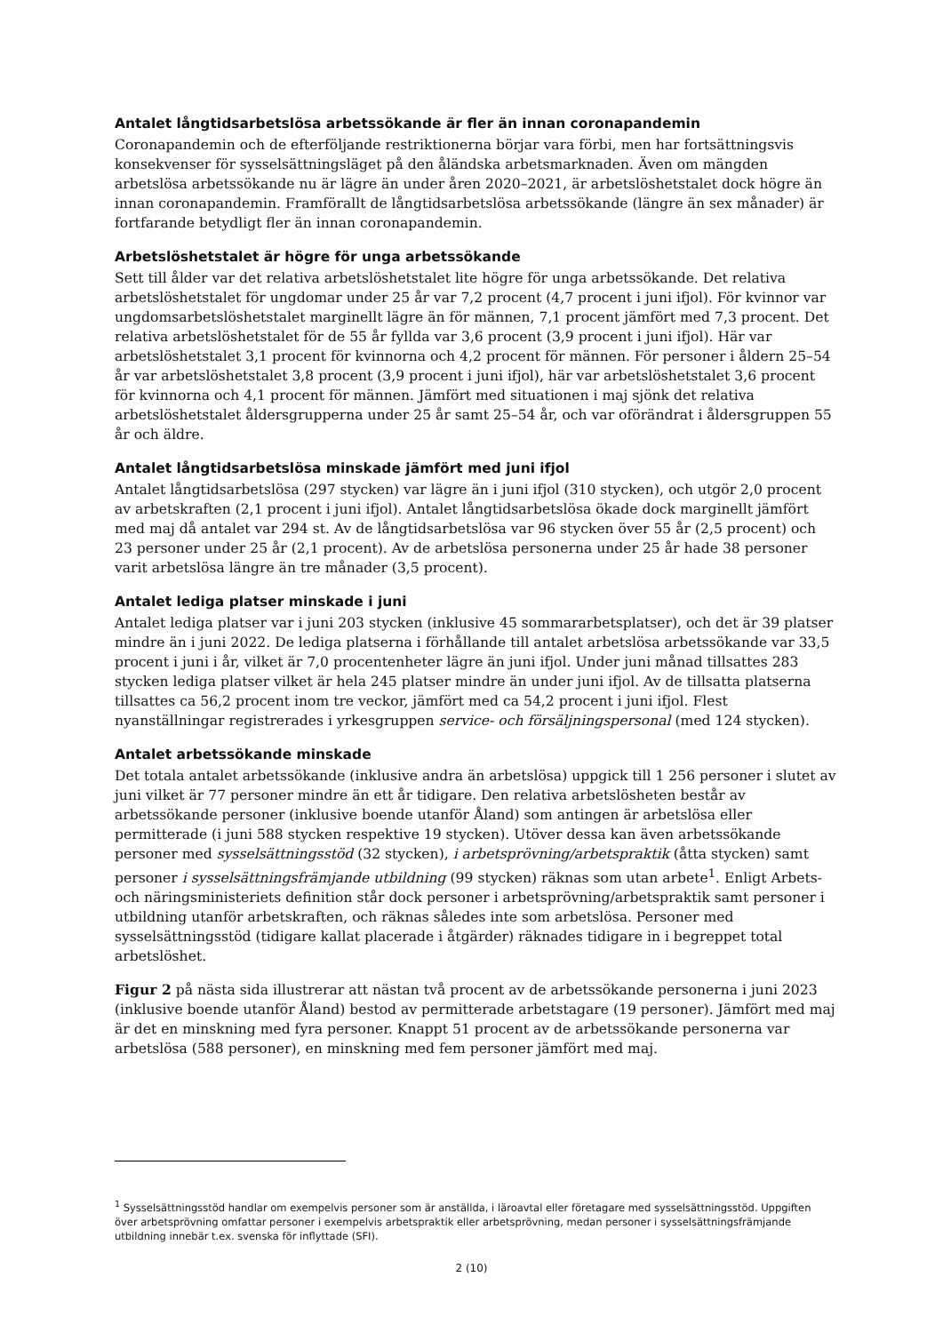Antalet långtidsarbetslösa arbetssökande är fler än innan coronapandemin
Coronapandemin och de efterföljande restriktionerna börjar vara förbi, men har fortsättningsvis konsekvenser för sysselsättningsläget på den åländska arbetsmarknaden. Även om mängden arbetslösa arbetssökande nu är lägre än under åren 2020–2021, är arbetslöshetstalet dock högre än innan coronapandemin. Framförallt de långtidsarbetslösa arbetssökande (längre än sex månader) är fortfarande betydligt fler än innan coronapandemin.
Arbetslöshetstalet är högre för unga arbetssökande
Sett till ålder var det relativa arbetslöshetstalet lite högre för unga arbetssökande. Det relativa arbetslöshetstalet för ungdomar under 25 år var 7,2 procent (4,7 procent i juni ifjol). För kvinnor var ungdomsarbetslöshetstalet marginellt lägre än för männen, 7,1 procent jämfört med 7,3 procent. Det relativa arbetslöshetstalet för de 55 år fyllda var 3,6 procent (3,9 procent i juni ifjol). Här var arbetslöshetstalet 3,1 procent för kvinnorna och 4,2 procent för männen. För personer i åldern 25–54 år var arbetslöshetstalet 3,8 procent (3,9 procent i juni ifjol), här var arbetslöshetstalet 3,6 procent för kvinnorna och 4,1 procent för männen. Jämfört med situationen i maj sjönk det relativa arbetslöshetstalet åldersgrupperna under 25 år samt 25–54 år, och var oförändrat i åldersgruppen 55 år och äldre.
Antalet långtidsarbetslösa minskade jämfört med juni ifjol
Antalet långtidsarbetslösa (297 stycken) var lägre än i juni ifjol (310 stycken), och utgör 2,0 procent av arbetskraften (2,1 procent i juni ifjol). Antalet långtidsarbetslösa ökade dock marginellt jämfört med maj då antalet var 294 st. Av de långtidsarbetslösa var 96 stycken över 55 år (2,5 procent) och 23 personer under 25 år (2,1 procent). Av de arbetslösa personerna under 25 år hade 38 personer varit arbetslösa längre än tre månader (3,5 procent).
Antalet lediga platser minskade i juni
Antalet lediga platser var i juni 203 stycken (inklusive 45 sommararbetsplatser), och det är 39 platser mindre än i juni 2022. De lediga platserna i förhållande till antalet arbetslösa arbetssökande var 33,5 procent i juni i år, vilket är 7,0 procentenheter lägre än juni ifjol. Under juni månad tillsattes 283 stycken lediga platser vilket är hela 245 platser mindre än under juni ifjol. Av de tillsatta platserna tillsattes ca 56,2 procent inom tre veckor, jämfört med ca 54,2 procent i juni ifjol. Flest nyanställningar registrerades i yrkesgruppen service- och försäljningspersonal (med 124 stycken).
Antalet arbetssökande minskade
Det totala antalet arbetssökande (inklusive andra än arbetslösa) uppgick till 1 256 personer i slutet av juni vilket är 77 personer mindre än ett år tidigare. Den relativa arbetslösheten består av arbetssökande personer (inklusive boende utanför Åland) som antingen är arbetslösa eller permitterade (i juni 588 stycken respektive 19 stycken). Utöver dessa kan även arbetssökande personer med sysselsättningsstöd (32 stycken), i arbetsprövning/arbetspraktik (åtta stycken) samt personer i sysselsättningsfrämjande utbildning (99 stycken) räknas som utan arbete<sup>1</sup>. Enligt Arbets- och näringsministeriets definition står dock personer i arbetsprövning/arbetspraktik samt personer i utbildning utanför arbetskraften, och räknas således inte som arbetslösa. Personer med sysselsättningsstöd (tidigare kallat placerade i åtgärder) räknades tidigare in i begreppet total arbetslöshet.
Figur 2 på nästa sida illustrerar att nästan två procent av de arbetssökande personerna i juni 2023 (inklusive boende utanför Åland) bestod av permitterade arbetstagare (19 personer). Jämfört med maj är det en minskning med fyra personer. Knappt 51 procent av de arbetssökande personerna var arbetslösa (588 personer), en minskning med fem personer jämfört med maj.
<sup>1</sup> Sysselsättningsstöd handlar om exempelvis personer som är anställda, i läroavtal eller företagare med sysselsättningsstöd. Uppgiften över arbetsprövning omfattar personer i exempelvis arbetspraktik eller arbetsprövning, medan personer i sysselsättningsfrämjande utbildning innebär t.ex. svenska för inflyttade (SFI).
2 (10)